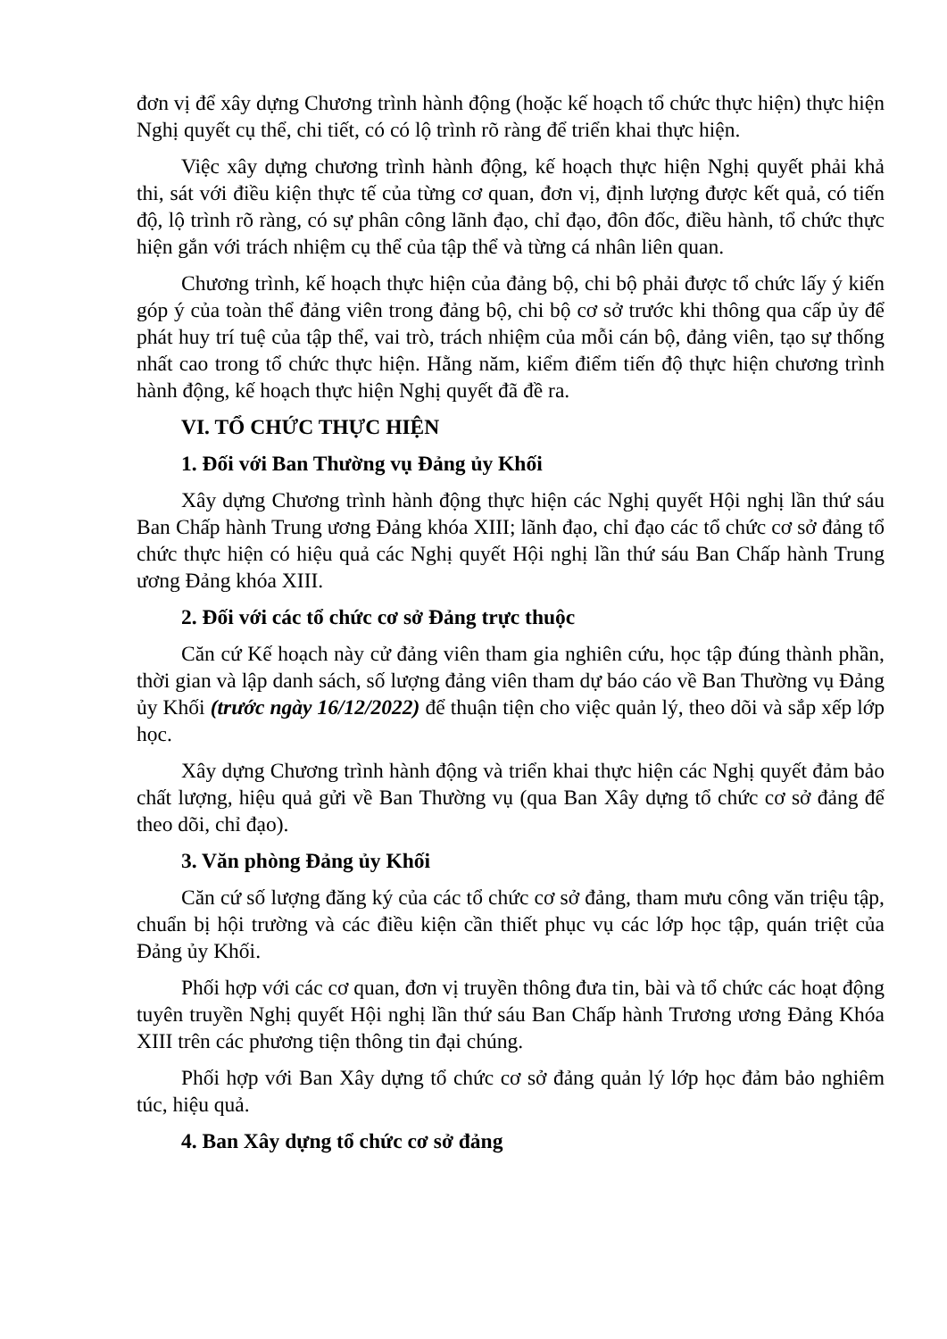đơn vị để xây dựng Chương trình hành động (hoặc kế hoạch tổ chức thực hiện) thực hiện Nghị quyết cụ thể, chi tiết, có có lộ trình rõ ràng để triển khai thực hiện.
Việc xây dựng chương trình hành động, kế hoạch thực hiện Nghị quyết phải khả thi, sát với điều kiện thực tế của từng cơ quan, đơn vị, định lượng được kết quả, có tiến độ, lộ trình rõ ràng, có sự phân công lãnh đạo, chỉ đạo, đôn đốc, điều hành, tổ chức thực hiện gắn với trách nhiệm cụ thể của tập thể và từng cá nhân liên quan.
Chương trình, kế hoạch thực hiện của đảng bộ, chi bộ phải được tổ chức lấy ý kiến góp ý của toàn thể đảng viên trong đảng bộ, chi bộ cơ sở trước khi thông qua cấp ủy để phát huy trí tuệ của tập thể, vai trò, trách nhiệm của mỗi cán bộ, đảng viên, tạo sự thống nhất cao trong tổ chức thực hiện. Hằng năm, kiểm điểm tiến độ thực hiện chương trình hành động, kế hoạch thực hiện Nghị quyết đã đề ra.
VI. TỔ CHỨC THỰC HIỆN
1. Đối với Ban Thường vụ Đảng ủy Khối
Xây dựng Chương trình hành động thực hiện các Nghị quyết Hội nghị lần thứ sáu Ban Chấp hành Trung ương Đảng khóa XIII; lãnh đạo, chỉ đạo các tổ chức cơ sở đảng tổ chức thực hiện có hiệu quả các Nghị quyết Hội nghị lần thứ sáu Ban Chấp hành Trung ương Đảng khóa XIII.
2. Đối với các tổ chức cơ sở Đảng trực thuộc
Căn cứ Kế hoạch này cử đảng viên tham gia nghiên cứu, học tập đúng thành phần, thời gian và lập danh sách, số lượng đảng viên tham dự báo cáo về Ban Thường vụ Đảng ủy Khối (trước ngày 16/12/2022) để thuận tiện cho việc quản lý, theo dõi và sắp xếp lớp học.
Xây dựng Chương trình hành động và triển khai thực hiện các Nghị quyết đảm bảo chất lượng, hiệu quả gửi về Ban Thường vụ (qua Ban Xây dựng tổ chức cơ sở đảng để theo dõi, chỉ đạo).
3. Văn phòng Đảng ủy Khối
Căn cứ số lượng đăng ký của các tổ chức cơ sở đảng, tham mưu công văn triệu tập, chuẩn bị hội trường và các điều kiện cần thiết phục vụ các lớp học tập, quán triệt của Đảng ủy Khối.
Phối hợp với các cơ quan, đơn vị truyền thông đưa tin, bài và tổ chức các hoạt động tuyên truyền Nghị quyết Hội nghị lần thứ sáu Ban Chấp hành Trương ương Đảng Khóa XIII trên các phương tiện thông tin đại chúng.
Phối hợp với Ban Xây dựng tổ chức cơ sở đảng quản lý lớp học đảm bảo nghiêm túc, hiệu quả.
4. Ban Xây dựng tổ chức cơ sở đảng